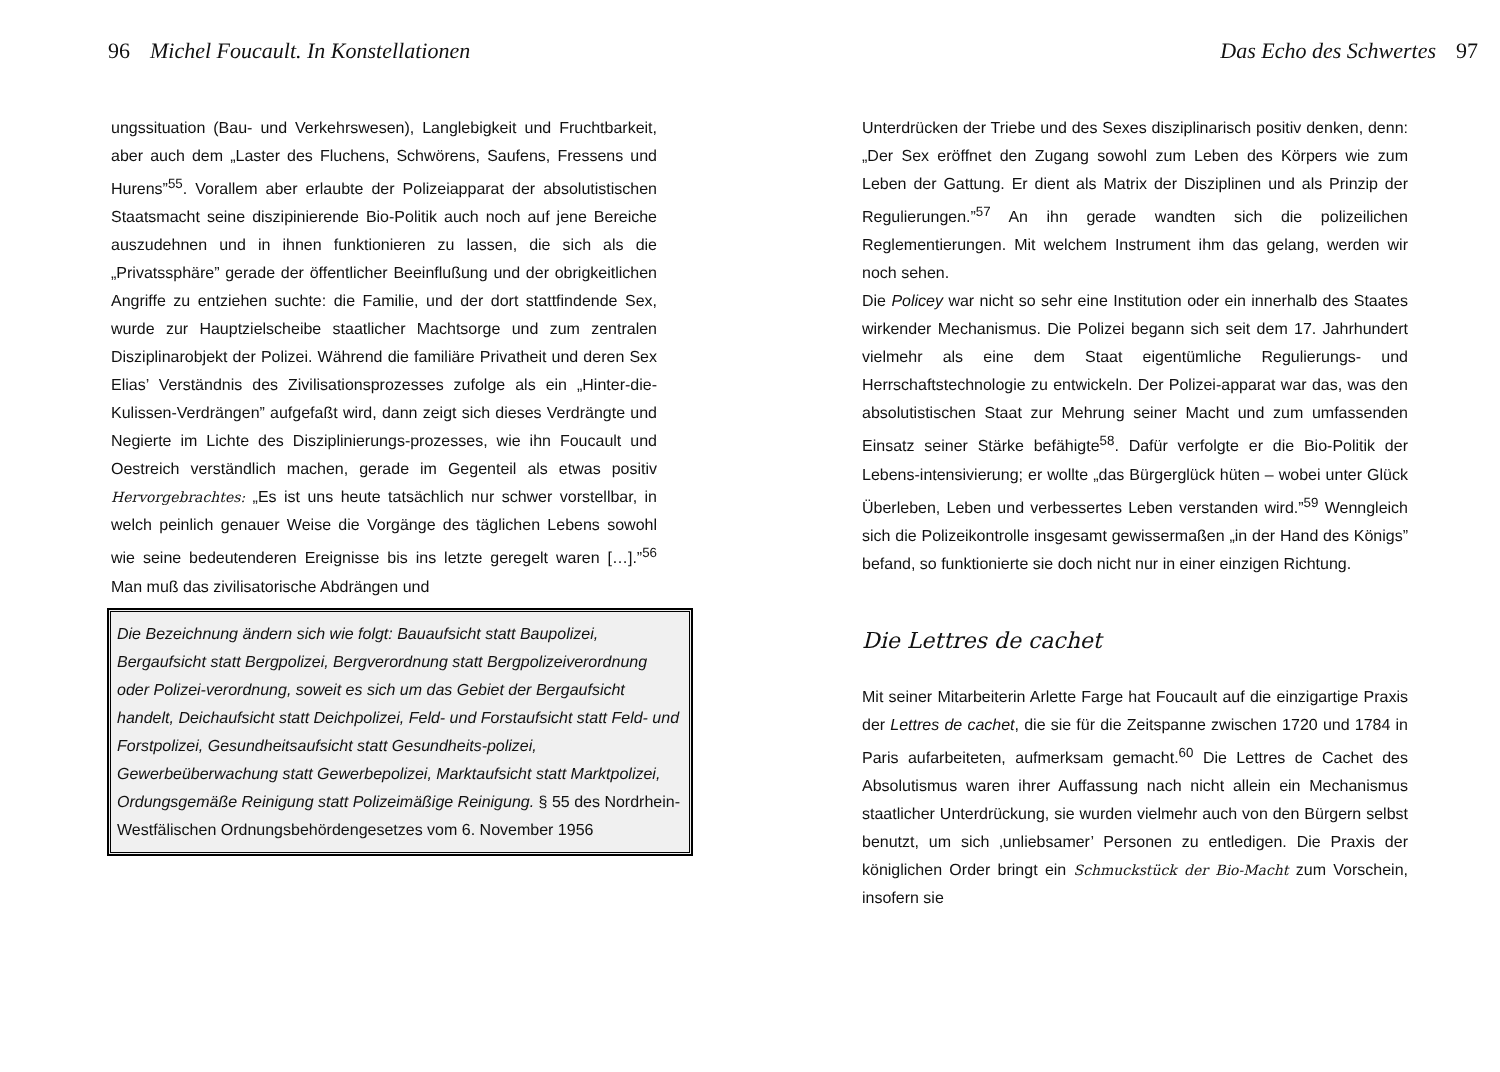96 Michel Foucault. In Konstellationen
ungssituation (Bau- und Verkehrswesen), Langlebigkeit und Fruchtbarkeit, aber auch dem „Laster des Fluchens, Schwörens, Saufens, Fressens und Hurens”<sup>55</sup>. Vorallem aber erlaubte der Polizeiapparat der absolutistischen Staatsmacht seine diszipinierende Bio-Politik auch noch auf jene Bereiche auszudehnen und in ihnen funktionieren zu lassen, die sich als die „Privatssphäre” gerade der öffentlicher Beeinflußung und der obrigkeitlichen Angriffe zu entziehen suchte: die Familie, und der dort stattfindende Sex, wurde zur Hauptzielscheibe staatlicher Machtsorge und zum zentralen Disziplinarobjekt der Polizei. Während die familiäre Privatheit und deren Sex Elias’ Verständnis des Zivilisationsprozesses zufolge als ein „Hinter-die-Kulissen-Verdrängen” aufgefaßt wird, dann zeigt sich dieses Verdrängte und Negierte im Lichte des Disziplinierungs-prozesses, wie ihn Foucault und Oestreich verständlich machen, gerade im Gegenteil als etwas positiv Hervorgebrachtes: „Es ist uns heute tatsächlich nur schwer vorstellbar, in welch peinlich genauer Weise die Vorgänge des täglichen Lebens sowohl wie seine bedeutenderen Ereignisse bis ins letzte geregelt waren […].”<sup>56</sup> Man muß das zivilisatorische Abdrängen und
Die Bezeichnung ändern sich wie folgt: Bauaufsicht statt Baupolizei, Bergaufsicht statt Bergpolizei, Bergverordnung statt Bergpolizeiverordnung oder Polizei-verordnung, soweit es sich um das Gebiet der Bergaufsicht handelt, Deichaufsicht statt Deichpolizei, Feld- und Forstaufsicht statt Feld- und Forstpolizei, Gesundheitsaufsicht statt Gesundheits-polizei, Gewerbeüberwachung statt Gewerbepolizei, Marktaufsicht statt Marktpolizei, Ordungsgemäße Reinigung statt Polizeimäßige Reinigung. § 55 des Nordrhein-Westfälischen Ordnungsbehördengesetzes vom 6. November 1956
Das Echo des Schwertes 97
Unterdrücken der Triebe und des Sexes disziplinarisch positiv denken, denn: „Der Sex eröffnet den Zugang sowohl zum Leben des Körpers wie zum Leben der Gattung. Er dient als Matrix der Disziplinen und als Prinzip der Regulierungen.”<sup>57</sup> An ihn gerade wandten sich die polizeilichen Reglementierungen. Mit welchem Instrument ihm das gelang, werden wir noch sehen.
Die Policey war nicht so sehr eine Institution oder ein innerhalb des Staates wirkender Mechanismus. Die Polizei begann sich seit dem 17. Jahrhundert vielmehr als eine dem Staat eigentümliche Regulierungs- und Herrschaftstechnologie zu entwickeln. Der Polizei-apparat war das, was den absolutistischen Staat zur Mehrung seiner Macht und zum umfassenden Einsatz seiner Stärke befähigte<sup>58</sup>. Dafür verfolgte er die Bio-Politik der Lebens-intensivierung; er wollte „das Bürgerglück hüten – wobei unter Glück Überleben, Leben und verbessertes Leben verstanden wird.”<sup>59</sup> Wenngleich sich die Polizeikontrolle insgesamt gewissermaßen „in der Hand des Königs” befand, so funktionierte sie doch nicht nur in einer einzigen Richtung.
Die Lettres de cachet
Mit seiner Mitarbeiterin Arlette Farge hat Foucault auf die einzigartige Praxis der Lettres de cachet, die sie für die Zeitspanne zwischen 1720 und 1784 in Paris aufarbeiteten, aufmerksam gemacht.<sup>60</sup> Die Lettres de Cachet des Absolutismus waren ihrer Auffassung nach nicht allein ein Mechanismus staatlicher Unterdrückung, sie wurden vielmehr auch von den Bürgern selbst benutzt, um sich ‚unliebsamer’ Personen zu entledigen. Die Praxis der königlichen Order bringt ein Schmuckstück der Bio-Macht zum Vorschein, insofern sie